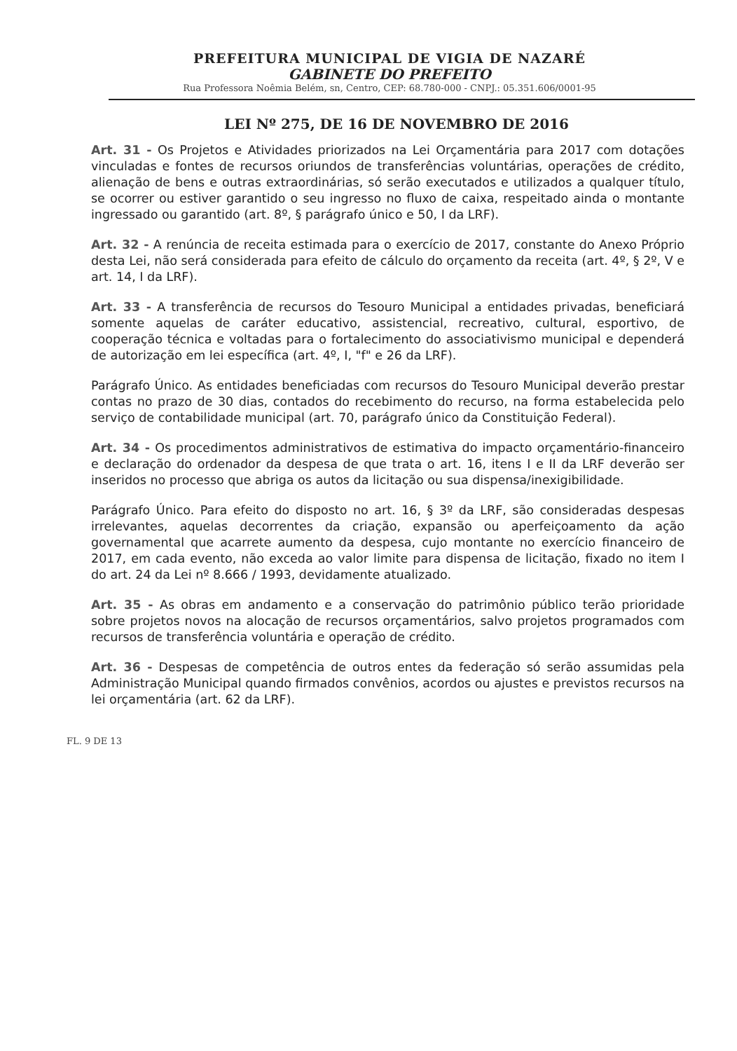PREFEITURA MUNICIPAL DE VIGIA DE NAZARÉ
GABINETE DO PREFEITO
Rua Professora Noêmia Belém, sn, Centro, CEP: 68.780-000 - CNPJ.: 05.351.606/0001-95
LEI Nº 275, DE 16 DE NOVEMBRO DE 2016
Art. 31 - Os Projetos e Atividades priorizados na Lei Orçamentária para 2017 com dotações vinculadas e fontes de recursos oriundos de transferências voluntárias, operações de crédito, alienação de bens e outras extraordinárias, só serão executados e utilizados a qualquer título, se ocorrer ou estiver garantido o seu ingresso no fluxo de caixa, respeitado ainda o montante ingressado ou garantido (art. 8º, § parágrafo único e 50, I da LRF).
Art. 32 - A renúncia de receita estimada para o exercício de 2017, constante do Anexo Próprio desta Lei, não será considerada para efeito de cálculo do orçamento da receita (art. 4º, § 2º, V e art. 14, I da LRF).
Art. 33 - A transferência de recursos do Tesouro Municipal a entidades privadas, beneficiará somente aquelas de caráter educativo, assistencial, recreativo, cultural, esportivo, de cooperação técnica e voltadas para o fortalecimento do associativismo municipal e dependerá de autorização em lei específica (art. 4º, I, "f" e 26 da LRF).
Parágrafo Único. As entidades beneficiadas com recursos do Tesouro Municipal deverão prestar contas no prazo de 30 dias, contados do recebimento do recurso, na forma estabelecida pelo serviço de contabilidade municipal (art. 70, parágrafo único da Constituição Federal).
Art. 34 - Os procedimentos administrativos de estimativa do impacto orçamentário-financeiro e declaração do ordenador da despesa de que trata o art. 16, itens I e II da LRF deverão ser inseridos no processo que abriga os autos da licitação ou sua dispensa/inexigibilidade.
Parágrafo Único. Para efeito do disposto no art. 16, § 3º da LRF, são consideradas despesas irrelevantes, aquelas decorrentes da criação, expansão ou aperfeiçoamento da ação governamental que acarrete aumento da despesa, cujo montante no exercício financeiro de 2017, em cada evento, não exceda ao valor limite para dispensa de licitação, fixado no item I do art. 24 da Lei nº 8.666 / 1993, devidamente atualizado.
Art. 35 - As obras em andamento e a conservação do patrimônio público terão prioridade sobre projetos novos na alocação de recursos orçamentários, salvo projetos programados com recursos de transferência voluntária e operação de crédito.
Art. 36 - Despesas de competência de outros entes da federação só serão assumidas pela Administração Municipal quando firmados convênios, acordos ou ajustes e previstos recursos na lei orçamentária (art. 62 da LRF).
FL. 9 DE 13